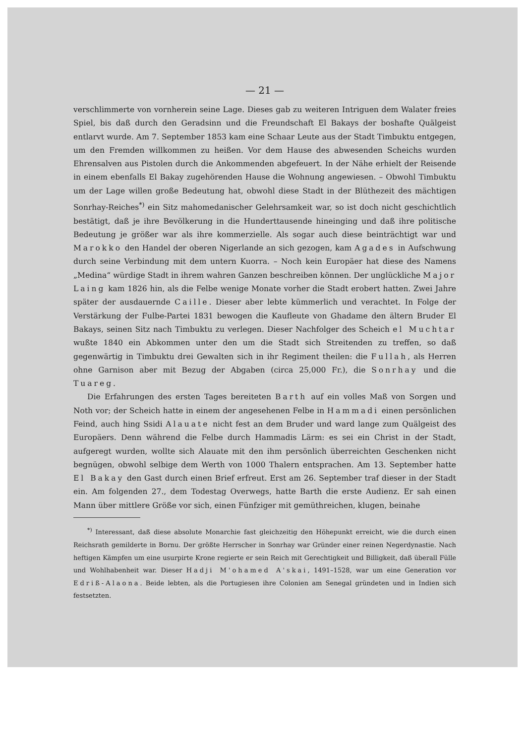— 21 —
verschlimmerte von vornherein seine Lage. Dieses gab zu weiteren Intriguen dem Walater freies Spiel, bis daß durch den Geradsinn und die Freundschaft El Bakays der boshafte Quälgeist entlarvt wurde. Am 7. September 1853 kam eine Schaar Leute aus der Stadt Timbuktu entgegen, um den Fremden willkommen zu heißen. Vor dem Hause des abwesenden Scheichs wurden Ehrensalven aus Pistolen durch die Ankommenden abgefeuert. In der Nähe erhielt der Reisende in einem ebenfalls El Bakay zugehörenden Hause die Wohnung angewiesen. – Obwohl Timbuktu um der Lage willen große Bedeutung hat, obwohl diese Stadt in der Blüthezeit des mächtigen Sonrhay-Reiches<sup>*)</sup> ein Sitz mahomedanischer Gelehrsamkeit war, so ist doch nicht geschichtlich bestätigt, daß je ihre Bevölkerung in die Hunderttausende hineinging und daß ihre politische Bedeutung je größer war als ihre kommerzielle. Als sogar auch diese beinträchtigt war und Marokko den Handel der oberen Nigerlande an sich gezogen, kam Agades in Aufschwung durch seine Verbindung mit dem untern Kuorra. – Noch kein Europäer hat diese des Namens „Medina“ würdige Stadt in ihrem wahren Ganzen beschreiben können. Der unglückliche Major Laing kam 1826 hin, als die Felbe wenige Monate vorher die Stadt erobert hatten. Zwei Jahre später der ausdauernde Caille. Dieser aber lebte kümmerlich und verachtet. In Folge der Verstärkung der Fulbe-Partei 1831 bewogen die Kaufleute von Ghadame den ältern Bruder El Bakays, seinen Sitz nach Timbuktu zu verlegen. Dieser Nachfolger des Scheich el Muchtar wußte 1840 ein Abkommen unter den um die Stadt sich Streitenden zu treffen, so daß gegenwärtig in Timbuktu drei Gewalten sich in ihr Regiment theilen: die Fullah, als Herren ohne Garnison aber mit Bezug der Abgaben (circa 25,000 Fr.), die Sonrhay und die Tuareg.
Die Erfahrungen des ersten Tages bereiteten Barth auf ein volles Maß von Sorgen und Noth vor; der Scheich hatte in einem der angesehenen Felbe in Hammadi einen persönlichen Feind, auch hing Ssidi Alauate nicht fest an dem Bruder und ward lange zum Quälgeist des Europäers. Denn während die Felbe durch Hammadis Lärm: es sei ein Christ in der Stadt, aufgeregt wurden, wollte sich Alauate mit den ihm persönlich überreichten Geschenken nicht begnügen, obwohl selbige dem Werth von 1000 Thalern entsprachen. Am 13. September hatte El Bakay den Gast durch einen Brief erfreut. Erst am 26. September traf dieser in der Stadt ein. Am folgenden 27., dem Todestag Overwegs, hatte Barth die erste Audienz. Er sah einen Mann über mittlere Größe vor sich, einen Fünfziger mit gemüthreichen, klugen, beinahe
<sup>*)</sup> Interessant, daß diese absolute Monarchie fast gleichzeitig den Höhepunkt erreicht, wie die durch einen Reichsrath gemilderte in Bornu. Der größte Herrscher in Sonrhay war Gründer einer reinen Negerdynastie. Nach heftigen Kämpfen um eine usurpirte Krone regierte er sein Reich mit Gerechtigkeit und Billigkeit, daß überall Fülle und Wohlhabenheit war. Dieser Hadji M'ohamed A'skai, 1491–1528, war um eine Generation vor Edriß-Alaona. Beide lebten, als die Portugiesen ihre Colonien am Senegal gründeten und in Indien sich festsetzten.